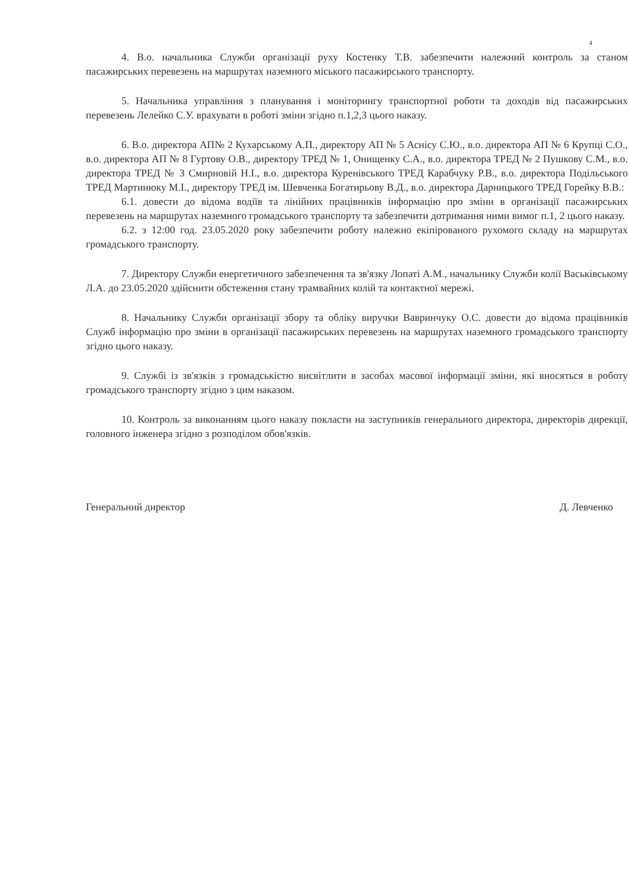4
4. В.о. начальника Служби організації руху Костенку Т.В. забезпечити належний контроль за станом пасажирських перевезень на маршрутах наземного міського пасажирського транспорту.
5. Начальника управління з планування і моніторингу транспортної роботи та доходів від пасажирських перевезень Лелейко С.У. врахувати в роботі зміни згідно п.1,2,3 цього наказу.
6. В.о. директора АП№ 2 Кухарському А.П., директору АП № 5 Аснісу С.Ю., в.о. директора АП № 6 Крупці С.О., в.о. директора АП № 8 Гуртову О.В., директору ТРЕД № 1, Онищенку С.А., в.о. директора ТРЕД № 2 Пушкову С.М., в.о. директора ТРЕД № 3 Смирновій Н.І., в.о. директора Куренівського ТРЕД Карабчуку Р.В., в.о. директора Подільського ТРЕД Мартинюку М.І., директору ТРЕД ім. Шевченка Богатирьову В.Д., в.о. директора Дарницького ТРЕД Горейку В.В.:
6.1. довести до відома водіїв та лінійних працівників інформацію про зміни в організації пасажирських перевезень на маршрутах наземного громадського транспорту та забезпечити дотримання ними вимог п.1, 2 цього наказу.
6.2. з 12:00 год. 23.05.2020 року забезпечити роботу належно екіпірованого рухомого складу на маршрутах громадського транспорту.
7. Директору Служби енергетичного забезпечення та зв'язку Лопаті А.М., начальнику Служби колії Васьківському Л.А. до 23.05.2020 здійснити обстеження стану трамвайних колій та контактної мережі.
8. Начальнику Служби організації збору та обліку виручки Вавринчуку О.С. довести до відома працівників Служб інформацію про зміни в організації пасажирських перевезень на маршрутах наземного громадського транспорту згідно цього наказу.
9. Службі із зв'язків з громадськістю висвітлити в засобах масової інформації зміни, які вносяться в роботу громадського транспорту згідно з цим наказом.
10. Контроль за виконанням цього наказу покласти на заступників генерального директора, директорів дирекції, головного інженера згідно з розподілом обов'язків.
Генеральний директор Д. Левченко